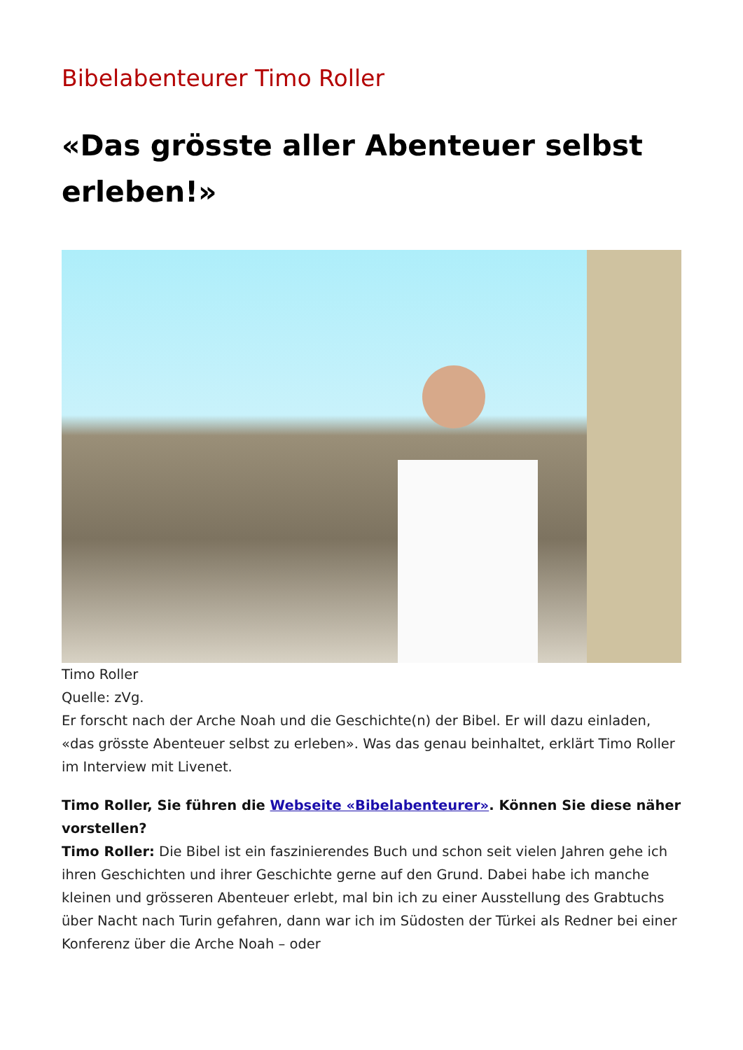Bibelabenteurer Timo Roller
«Das grösste aller Abenteuer selbst erleben!»
Timo Roller
Quelle: zVg.
Er forscht nach der Arche Noah und die Geschichte(n) der Bibel. Er will dazu einladen, «das grösste Abenteuer selbst zu erleben». Was das genau beinhaltet, erklärt Timo Roller im Interview mit Livenet.
Timo Roller, Sie führen die Webseite «Bibelabenteurer». Können Sie diese näher vorstellen?
Timo Roller: Die Bibel ist ein faszinierendes Buch und schon seit vielen Jahren gehe ich ihren Geschichten und ihrer Geschichte gerne auf den Grund. Dabei habe ich manche kleinen und grösseren Abenteuer erlebt, mal bin ich zu einer Ausstellung des Grabtuchs über Nacht nach Turin gefahren, dann war ich im Südosten der Türkei als Redner bei einer Konferenz über die Arche Noah – oder